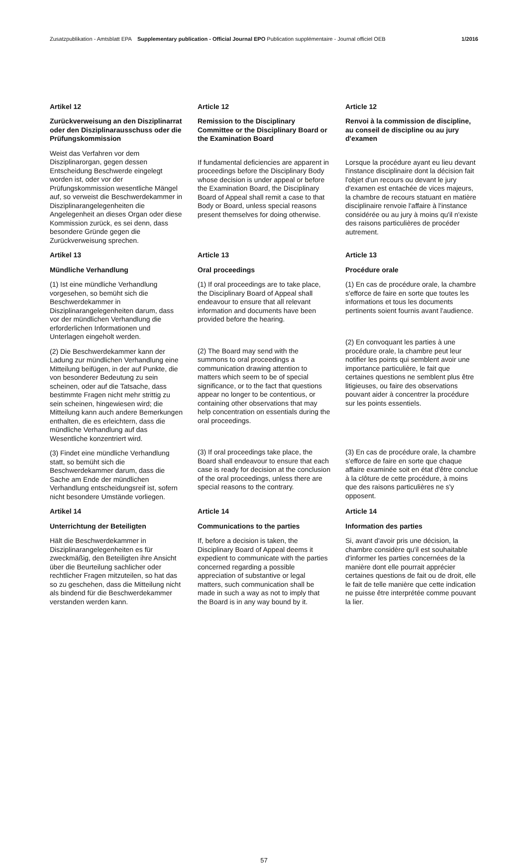Zusatzpublikation - Amtsblatt EPA Supplementary publication - Official Journal EPO Publication supplémentaire - Journal officiel OEB
1/2016
Artikel 12
Zurückverweisung an den Disziplinarrat oder den Disziplinarausschuss oder die Prüfungskommission
Weist das Verfahren vor dem Disziplinarorgan, gegen dessen Entscheidung Beschwerde eingelegt worden ist, oder vor der Prüfungskommission wesentliche Mängel auf, so verweist die Beschwerdekammer in Disziplinarangelegenheiten die Angelegenheit an dieses Organ oder diese Kommission zurück, es sei denn, dass besondere Gründe gegen die Zurückverweisung sprechen.
Article 12
Remission to the Disciplinary Committee or the Disciplinary Board or the Examination Board
If fundamental deficiencies are apparent in proceedings before the Disciplinary Body whose decision is under appeal or before the Examination Board, the Disciplinary Board of Appeal shall remit a case to that Body or Board, unless special reasons present themselves for doing otherwise.
Article 12
Renvoi à la commission de discipline, au conseil de discipline ou au jury d'examen
Lorsque la procédure ayant eu lieu devant l'instance disciplinaire dont la décision fait l'objet d'un recours ou devant le jury d'examen est entachée de vices majeurs, la chambre de recours statuant en matière disciplinaire renvoie l'affaire à l'instance considérée ou au jury à moins qu'il n'existe des raisons particulières de procéder autrement.
Artikel 13
Mündliche Verhandlung
(1) Ist eine mündliche Verhandlung vorgesehen, so bemüht sich die Beschwerdekammer in Disziplinarangelegenheiten darum, dass vor der mündlichen Verhandlung die erforderlichen Informationen und Unterlagen eingeholt werden.
(2) Die Beschwerdekammer kann der Ladung zur mündlichen Verhandlung eine Mitteilung beifügen, in der auf Punkte, die von besonderer Bedeutung zu sein scheinen, oder auf die Tatsache, dass bestimmte Fragen nicht mehr strittig zu sein scheinen, hingewiesen wird; die Mitteilung kann auch andere Bemerkungen enthalten, die es erleichtern, dass die mündliche Verhandlung auf das Wesentliche konzentriert wird.
(3) Findet eine mündliche Verhandlung statt, so bemüht sich die Beschwerdekammer darum, dass die Sache am Ende der mündlichen Verhandlung entscheidungsreif ist, sofern nicht besondere Umstände vorliegen.
Article 13
Oral proceedings
(1) If oral proceedings are to take place, the Disciplinary Board of Appeal shall endeavour to ensure that all relevant information and documents have been provided before the hearing.
(2) The Board may send with the summons to oral proceedings a communication drawing attention to matters which seem to be of special significance, or to the fact that questions appear no longer to be contentious, or containing other observations that may help concentration on essentials during the oral proceedings.
(3) If oral proceedings take place, the Board shall endeavour to ensure that each case is ready for decision at the conclusion of the oral proceedings, unless there are special reasons to the contrary.
Article 13
Procédure orale
(1) En cas de procédure orale, la chambre s'efforce de faire en sorte que toutes les informations et tous les documents pertinents soient fournis avant l'audience.
(2) En convoquant les parties à une procédure orale, la chambre peut leur notifier les points qui semblent avoir une importance particulière, le fait que certaines questions ne semblent plus être litigieuses, ou faire des observations pouvant aider à concentrer la procédure sur les points essentiels.
(3) En cas de procédure orale, la chambre s'efforce de faire en sorte que chaque affaire examinée soit en état d'être conclue à la clôture de cette procédure, à moins que des raisons particulières ne s'y opposent.
Artikel 14
Unterrichtung der Beteiligten
Hält die Beschwerdekammer in Disziplinarangelegenheiten es für zweckmäßig, den Beteiligten ihre Ansicht über die Beurteilung sachlicher oder rechtlicher Fragen mitzuteilen, so hat das so zu geschehen, dass die Mitteilung nicht als bindend für die Beschwerdekammer verstanden werden kann.
Article 14
Communications to the parties
If, before a decision is taken, the Disciplinary Board of Appeal deems it expedient to communicate with the parties concerned regarding a possible appreciation of substantive or legal matters, such communication shall be made in such a way as not to imply that the Board is in any way bound by it.
Article 14
Information des parties
Si, avant d'avoir pris une décision, la chambre considère qu'il est souhaitable d'informer les parties concernées de la manière dont elle pourrait apprécier certaines questions de fait ou de droit, elle le fait de telle manière que cette indication ne puisse être interprétée comme pouvant la lier.
57